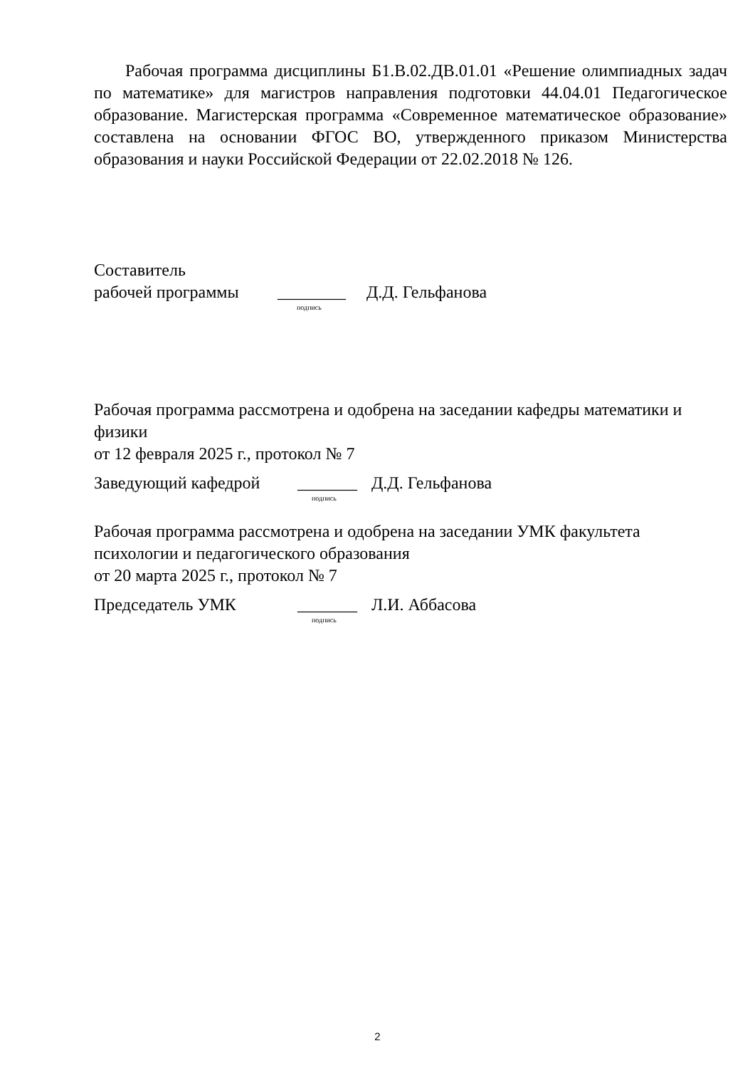Рабочая программа дисциплины Б1.В.02.ДВ.01.01 «Решение олимпиадных задач по математике» для магистров направления подготовки 44.04.01 Педагогическое образование. Магистерская программа «Современное математическое образование» составлена на основании ФГОС ВО, утвержденного приказом Министерства образования и науки Российской Федерации от 22.02.2018 № 126.
Составитель
рабочей программы ________ Д.Д. Гельфанова
подпись
Рабочая программа рассмотрена и одобрена на заседании кафедры математики и физики
от 12 февраля 2025 г., протокол № 7
Заведующий кафедрой _______ Д.Д. Гельфанова
подпись
Рабочая программа рассмотрена и одобрена на заседании УМК факультета психологии и педагогического образования
от 20 марта 2025 г., протокол № 7
Председатель УМК _______ Л.И. Аббасова
подпись
2